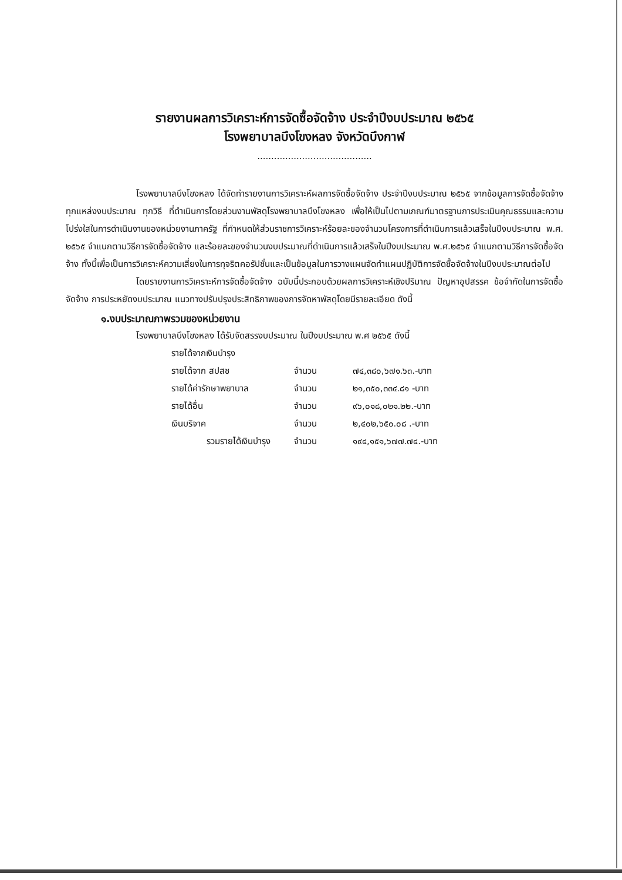รายงานผลการวิเคราะห์การจัดซื้อจัดจ้าง ประจำปีงบประมาณ ๒๕๖๕
โรงพยาบาลบึงโขงหลง จังหวัดบึงกาฬ
.........................................
โรงพยาบาลบึงโขงหลง ได้จัดทำรายงานการวิเคราะห์ผลการจัดซื้อจัดจ้าง ประจำปีงบประมาณ ๒๕๖๕ จากข้อมูลการจัดซื้อจัดจ้างทุกแหล่งงบประมาณ ทุกวิธี ที่ดำเนินการโดยส่วนงานพัสดุโรงพยาบาลบึงโขงหลง เพื่อให้เป็นไปตามเกณฑ์มาตรฐานการประเมินคุณธรรมและความโปร่งใสในการดำเนินงานของหน่วยงานภาครัฐ ที่กำหนดให้ส่วนราชการวิเคราะห์ร้อยละของจำนวนโครงการที่ดำเนินการแล้วเสร็จในปีงบประมาณ พ.ศ. ๒๕๖๕ จำแนกตามวิธีการจัดซื้อจัดจ้าง และร้อยละของจำนวนงบประมาณที่ดำเนินการแล้วเสร็จในปีงบประมาณ พ.ศ.๒๕๖๕ จำแนกตามวิธีการจัดซื้อจัดจ้าง ทั้งนี้เพื่อเป็นการวิเคราะห์ความเสี่ยงในการทุจริตคอรัปชั่นและเป็นข้อมูลในการวางแผนจัดทำแผนปฏิบัติการจัดซื้อจัดจ้างในปีงบประมาณต่อไป
โดยรายงานการวิเคราะห์การจัดซื้อจัดจ้าง ฉบับนี้ประกอบด้วยผลการวิเคราะห์เชิงปริมาณ ปัญหาอุปสรรค ข้อจำกัดในการจัดซื้อจัดจ้าง การประหยัดงบประมาณ แนวทางปรับปรุงประสิทธิภาพของการจัดหาพัสดุโดยมีรายละเอียด ดังนี้
๑.งบประมาณภาพรวมของหน่วยงาน
โรงพยาบาลบึงโขงหลง ได้รับจัดสรรงบประมาณ ในปีงบประมาณ พ.ศ ๒๕๖๕ ดังนี้
| รายได้จากเงินบำรุง | | |
| รายได้จาก สปสช | จำนวน | ๗๔,๓๘๐,๖๗๑.๖๓.-บาท |
| รายได้ค่ารักษาพยาบาล | จำนวน | ๒๑,๓๕๐,๓๓๔.๘๑ -บาท |
| รายได้อื่น | จำนวน | ๙๖,๐๑๘,๐๒๑.๒๒.-บาท |
| เงินบริจาค | จำนวน | ๒,๔๐๒,๖๕๐.๐๘ .-บาท |
| รวมรายได้เงินบำรุง | จำนวน | ๑๙๔,๑๕๑,๖๗๗.๗๔.-บาท |